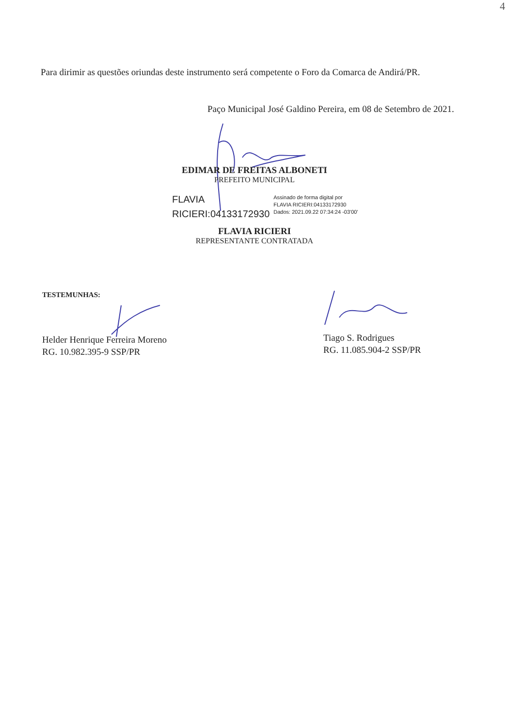4
Para dirimir as questões oriundas deste instrumento será competente o Foro da Comarca de Andirá/PR.
Paço Municipal José Galdino Pereira, em 08 de Setembro de 2021.
EDIMAR DE FREITAS ALBONETI
PREFEITO MUNICIPAL
FLAVIA
RICIERI:04133172930
Assinado de forma digital por
FLAVIA RICIERI:04133172930
Dados: 2021.09.22 07:34:24 -03'00'
FLAVIA RICIERI
REPRESENTANTE CONTRATADA
TESTEMUNHAS:
Helder Henrique Ferreira Moreno
RG. 10.982.395-9 SSP/PR
Tiago S. Rodrigues
RG. 11.085.904-2 SSP/PR